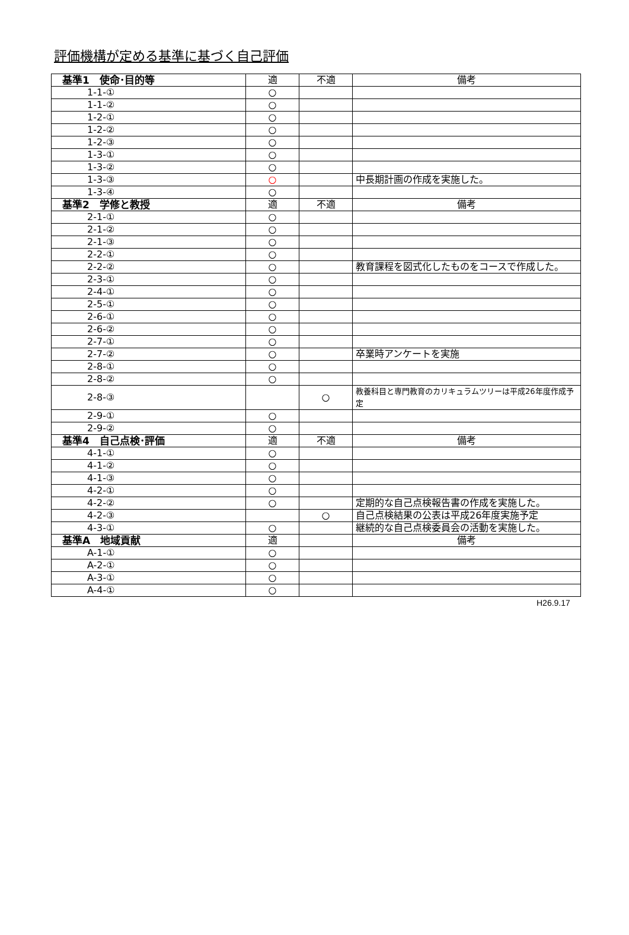評価機構が定める基準に基づく自己評価
| 基準1 使命･目的等 | 適 | 不適 | 備考 |
| 1-1-① | ○ | | |
| 1-1-② | ○ | | |
| 1-2-① | ○ | | |
| 1-2-② | ○ | | |
| 1-2-③ | ○ | | |
| 1-3-① | ○ | | |
| 1-3-② | ○ | | |
| 1-3-③ | ○ | | 中長期計画の作成を実施した。 |
| 1-3-④ | ○ | | |
| 基準2 学修と教授 | 適 | 不適 | 備考 |
| 2-1-① | ○ | | |
| 2-1-② | ○ | | |
| 2-1-③ | ○ | | |
| 2-2-① | ○ | | |
| 2-2-② | ○ | | 教育課程を図式化したものをコースで作成した。 |
| 2-3-① | ○ | | |
| 2-4-① | ○ | | |
| 2-5-① | ○ | | |
| 2-6-① | ○ | | |
| 2-6-② | ○ | | |
| 2-7-① | ○ | | |
| 2-7-② | ○ | | 卒業時アンケートを実施 |
| 2-8-① | ○ | | |
| 2-8-② | ○ | | |
| 2-8-③ | | ○ | 教養科目と専門教育のカリキュラムツリーは平成26年度作成予定 |
| 2-9-① | ○ | | |
| 2-9-② | ○ | | |
| 基準4 自己点検･評価 | 適 | 不適 | 備考 |
| 4-1-① | ○ | | |
| 4-1-② | ○ | | |
| 4-1-③ | ○ | | |
| 4-2-① | ○ | | |
| 4-2-② | ○ | | 定期的な自己点検報告書の作成を実施した。 |
| 4-2-③ | | ○ | 自己点検結果の公表は平成26年度実施予定 |
| 4-3-① | ○ | | 継続的な自己点検委員会の活動を実施した。 |
| 基準A 地域貢献 | 適 | | 備考 |
| A-1-① | ○ | | |
| A-2-① | ○ | | |
| A-3-① | ○ | | |
| A-4-① | ○ | | |
H26.9.17